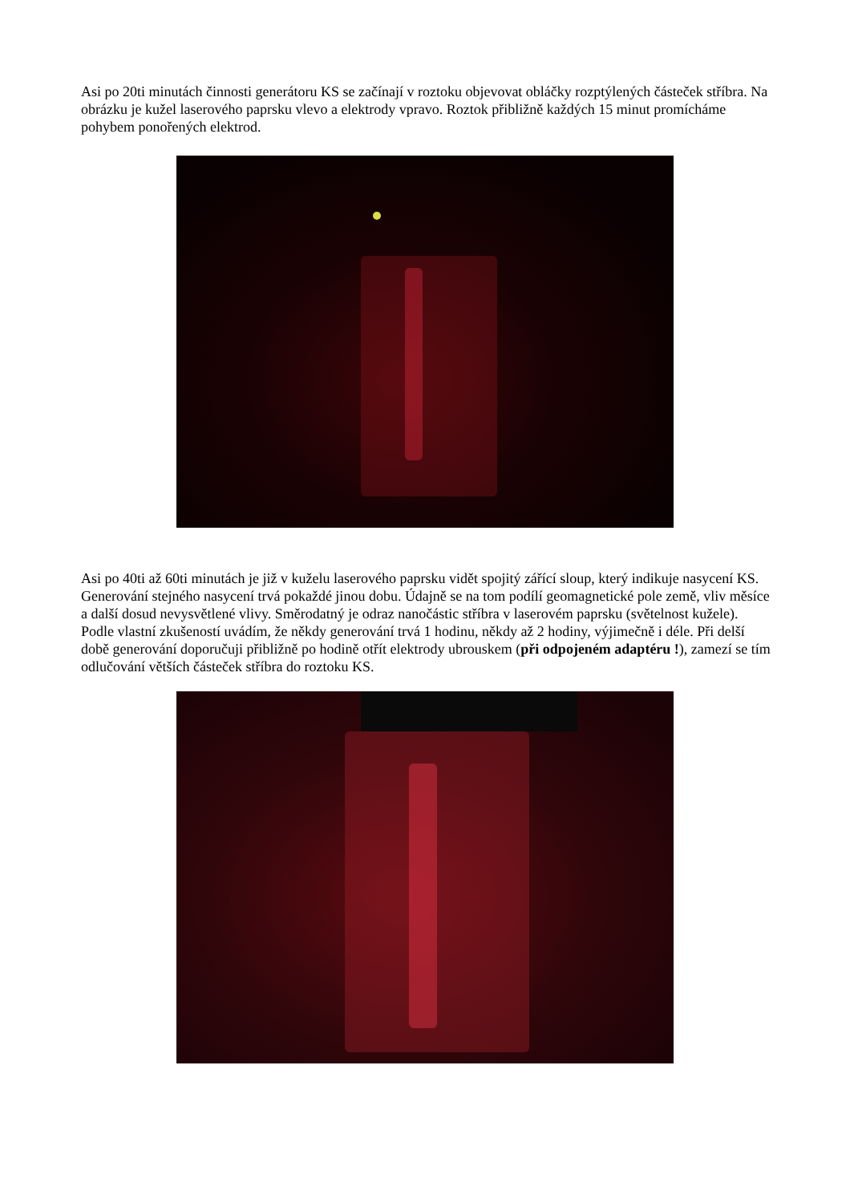Asi po 20ti minutách činnosti generátoru KS se začínají v roztoku objevovat obláčky rozptýlených částeček stříbra. Na obrázku je kužel laserového paprsku vlevo a elektrody vpravo. Roztok přibližně každých 15 minut promícháme pohybem ponořených elektrod.
Asi po 40ti až 60ti minutách je již v kuželu laserového paprsku vidět spojitý zářící sloup, který indikuje nasycení KS. Generování stejného nasycení trvá pokaždé jinou dobu. Údajně se na tom podílí geomagnetické pole země, vliv měsíce a další dosud nevysvětlené vlivy. Směrodatný je odraz nanočástic stříbra v laserovém paprsku (světelnost kužele). Podle vlastní zkušeností uvádím, že někdy generování trvá 1 hodinu, někdy až 2 hodiny, výjimečně i déle. Při delší době generování doporučuji přibližně po hodině otřít elektrody ubrouskem (při odpojeném adaptéru !), zamezí se tím odlučování větších částeček stříbra do roztoku KS.